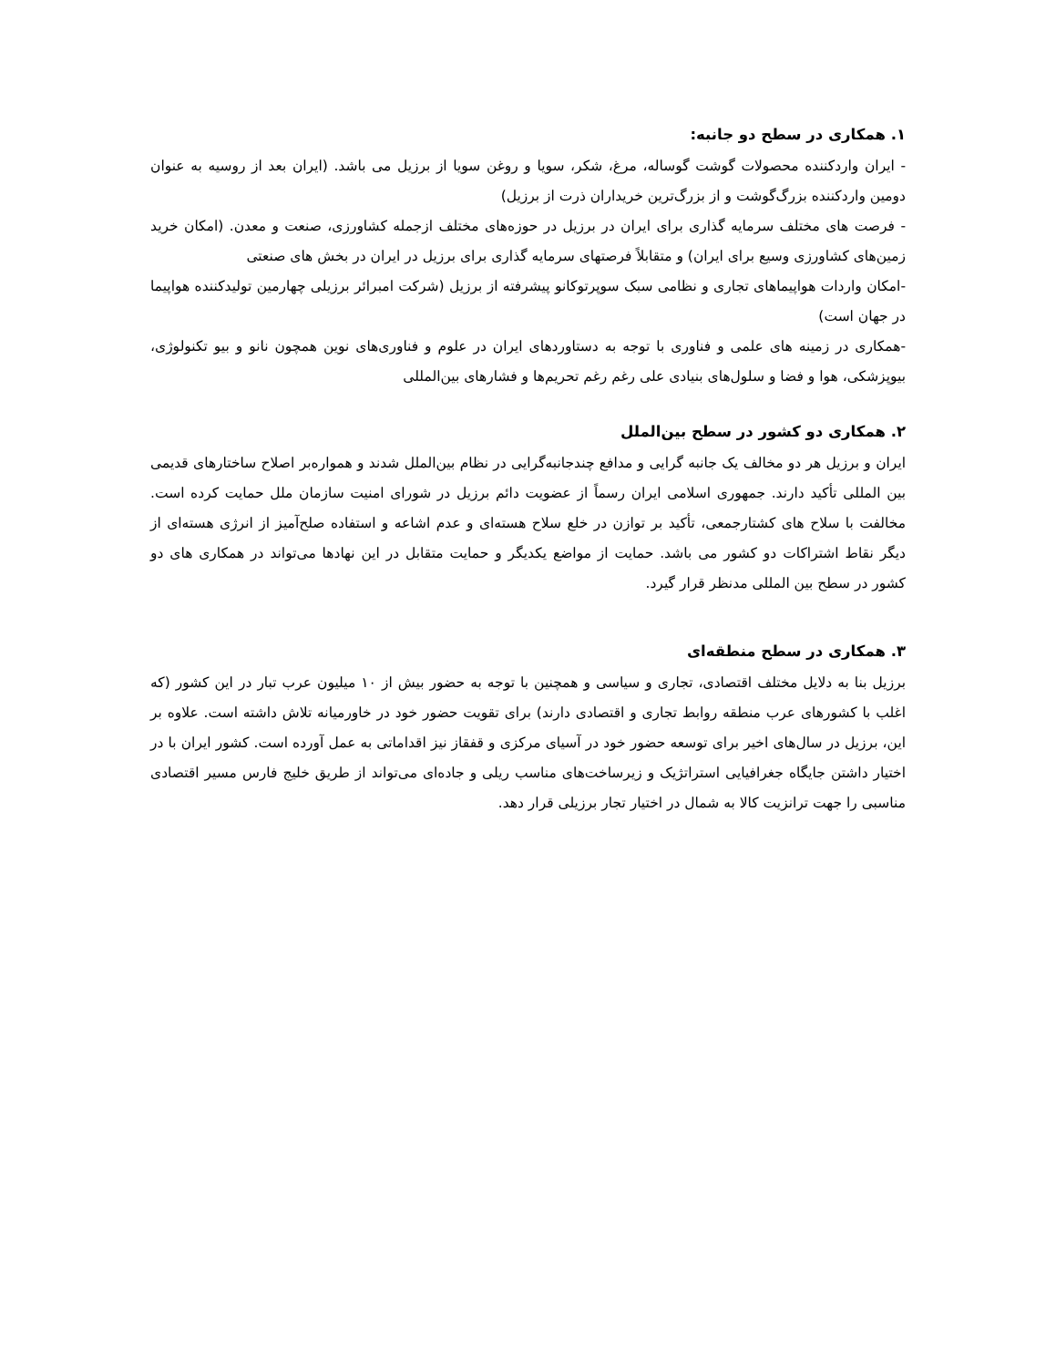۱. همکاری در سطح دو جانبه:
- ایران واردکننده محصولات گوشت گوساله، مرغ، شکر، سویا و روغن سویا از برزیل می باشد. (ایران بعد از روسیه به عنوان دومین واردکننده بزرگ‌گوشت و از بزرگ‌ترین خریداران ذرت از برزیل)
- فرصت های مختلف سرمایه گذاری برای ایران در برزیل در حوزه‌های مختلف ازجمله کشاورزی، صنعت و معدن. (امکان خرید زمین‌های کشاورزی وسیع برای ایران) و متقابلاً فرصتهای سرمایه گذاری برای برزیل در ایران در بخش های صنعتی
-امکان واردات هواپیماهای تجاری و نظامی سبک سوپرتوکانو پیشرفته از برزیل (شرکت امبرائر برزیلی چهارمین تولیدکننده هواپیما در جهان است)
-همکاری در زمینه های علمی و فناوری با توجه به دستاوردهای ایران در علوم و فناوری‌های نوین همچون نانو و بیو تکنولوژی، بیوپزشکی، هوا و فضا و سلول‌های بنیادی علی رغم رغم تحریم‌ها و فشارهای بین‌المللی
۲. همکاری دو کشور در سطح بین‌الملل
ایران و برزیل هر دو مخالف یک جانبه گرایی و مدافع چندجانبه‌گرایی در نظام بین‌الملل شدند و همواره‌بر اصلاح ساختارهای قدیمی بین المللی تأکید دارند. جمهوری اسلامی ایران رسماً از عضویت دائم برزیل در شورای امنیت سازمان ملل حمایت کرده است. مخالفت با سلاح های کشتارجمعی، تأکید بر توازن در خلع سلاح هسته‌ای و عدم اشاعه و استفاده صلح‌آمیز از انرژی هسته‌ای از دیگر نقاط اشتراکات دو کشور می باشد. حمایت از مواضع یکدیگر و حمایت متقابل در این نهادها می‌تواند در همکاری های دو کشور در سطح بین المللی مدنظر قرار گیرد.
۳. همکاری در سطح منطقه‌ای
برزیل بنا به دلایل مختلف اقتصادی، تجاری و سیاسی و همچنین با توجه به حضور بیش از ۱۰ میلیون عرب تبار در این کشور (که اغلب با کشورهای عرب منطقه روابط تجاری و اقتصادی دارند) برای تقویت حضور خود در خاورمیانه تلاش داشته است. علاوه بر این، برزیل در سال‌های اخیر برای توسعه حضور خود در آسیای مرکزی و قفقاز نیز اقداماتی به عمل آورده است. کشور ایران با در اختیار داشتن جایگاه جغرافیایی استراتژیک و زیرساخت‌های مناسب ریلی و جاده‌ای می‌تواند از طریق خلیج فارس مسیر اقتصادی مناسبی را جهت ترانزیت کالا به شمال در اختیار تجار برزیلی قرار دهد.